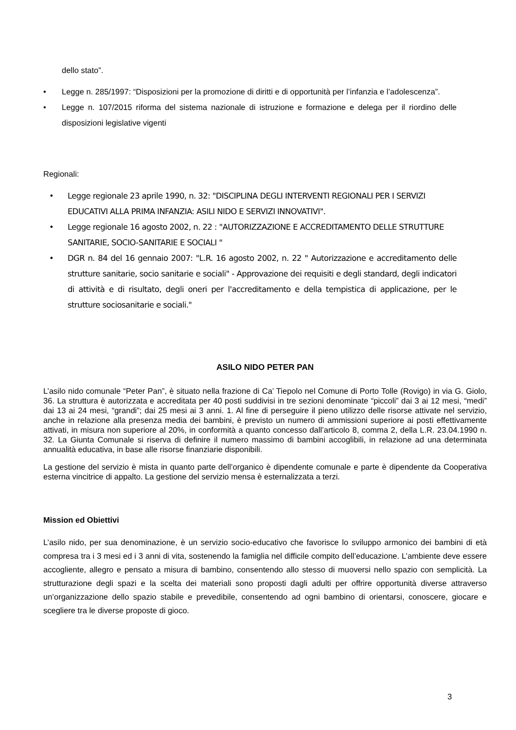dello stato”.
• Legge n. 285/1997: “Disposizioni per la promozione di diritti e di opportunità per l’infanzia e l’adolescenza”.
• Legge n. 107/2015 riforma del sistema nazionale di istruzione e formazione e delega per il riordino delle disposizioni legislative vigenti
Regionali:
• Legge regionale 23 aprile 1990, n. 32: "DISCIPLINA DEGLI INTERVENTI REGIONALI PER I SERVIZI EDUCATIVI ALLA PRIMA INFANZIA: ASILI NIDO E SERVIZI INNOVATIVI".
• Legge regionale 16 agosto 2002, n. 22 : "AUTORIZZAZIONE E ACCREDITAMENTO DELLE STRUTTURE SANITARIE, SOCIO-SANITARIE E SOCIALI "
• DGR n. 84 del 16 gennaio 2007: "L.R. 16 agosto 2002, n. 22 " Autorizzazione e accreditamento delle strutture sanitarie, socio sanitarie e sociali" - Approvazione dei requisiti e degli standard, degli indicatori di attività e di risultato, degli oneri per l'accreditamento e della tempistica di applicazione, per le strutture sociosanitarie e sociali."
ASILO NIDO PETER PAN
L’asilo nido comunale “Peter Pan”, è situato nella frazione di Ca’ Tiepolo nel Comune di Porto Tolle (Rovigo) in via G. Giolo, 36. La struttura è autorizzata e accreditata per 40 posti suddivisi in tre sezioni denominate “piccoli” dai 3 ai 12 mesi, “medi” dai 13 ai 24 mesi, “grandi”; dai 25 mesi ai 3 anni. 1. Al fine di perseguire il pieno utilizzo delle risorse attivate nel servizio, anche in relazione alla presenza media dei bambini, è previsto un numero di ammissioni superiore ai posti effettivamente attivati, in misura non superiore al 20%, in conformità a quanto concesso dall’articolo 8, comma 2, della L.R. 23.04.1990 n. 32. La Giunta Comunale si riserva di definire il numero massimo di bambini accoglibili, in relazione ad una determinata annualità educativa, in base alle risorse finanziarie disponibili.
La gestione del servizio è mista in quanto parte dell’organico è dipendente comunale e parte è dipendente da Cooperativa esterna vincitrice di appalto. La gestione del servizio mensa è esternalizzata a terzi.
Mission ed Obiettivi
L’asilo nido, per sua denominazione, è un servizio socio-educativo che favorisce lo sviluppo armonico dei bambini di età compresa tra i 3 mesi ed i 3 anni di vita, sostenendo la famiglia nel difficile compito dell’educazione. L’ambiente deve essere accogliente, allegro e pensato a misura di bambino, consentendo allo stesso di muoversi nello spazio con semplicità. La strutturazione degli spazi e la scelta dei materiali sono proposti dagli adulti per offrire opportunità diverse attraverso un’organizzazione dello spazio stabile e prevedibile, consentendo ad ogni bambino di orientarsi, conoscere, giocare e scegliere tra le diverse proposte di gioco.
3